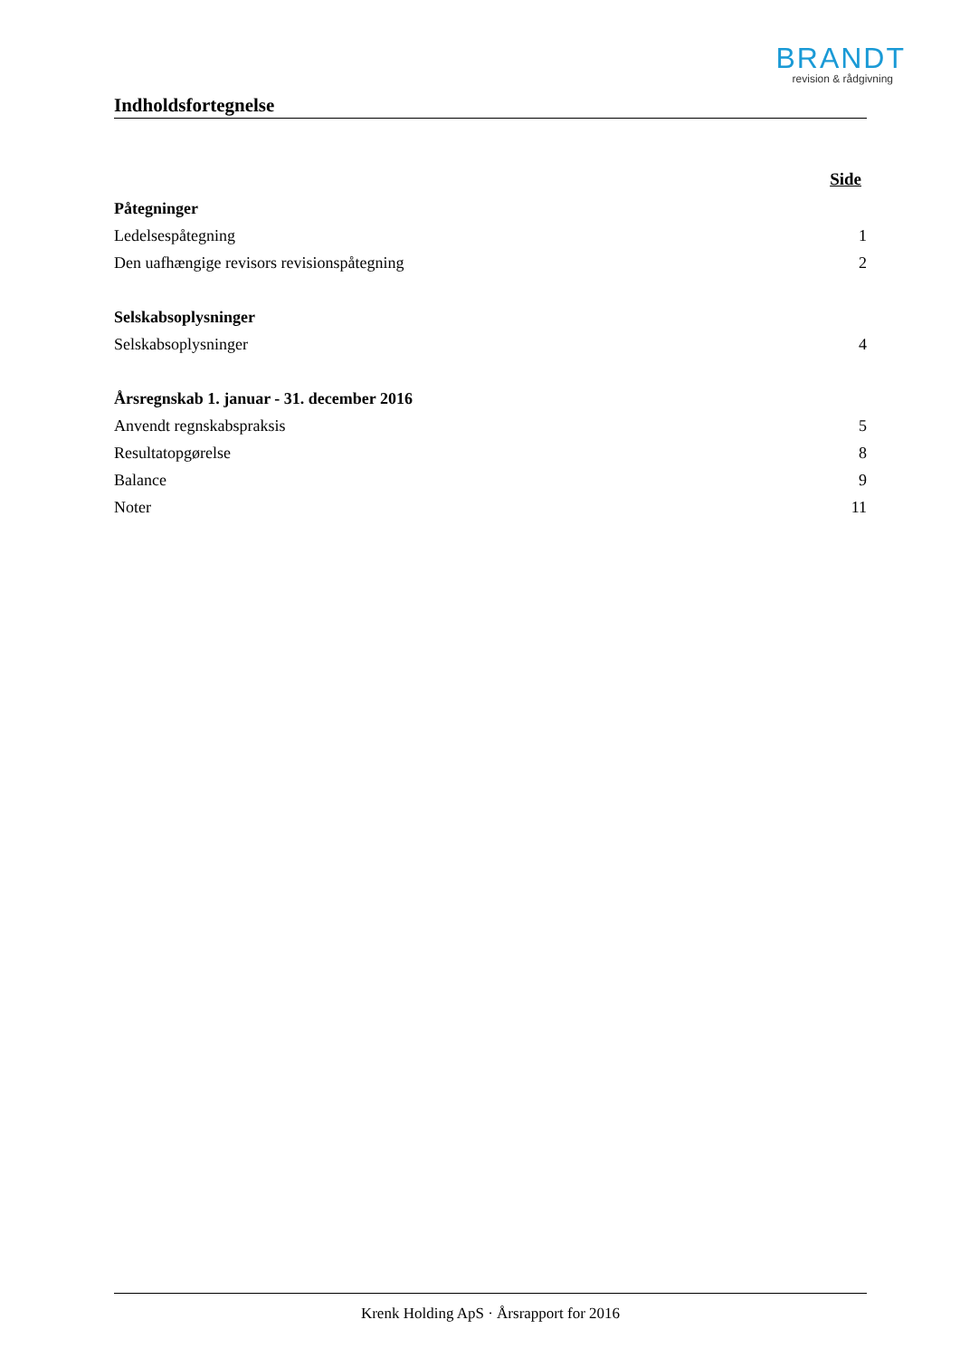BRANDT
revision & rådgivning
Indholdsfortegnelse
Side
Påtegninger
Ledelsespåtegning 1
Den uafhængige revisors revisionspåtegning 2
Selskabsoplysninger
Selskabsoplysninger 4
Årsregnskab 1. januar - 31. december 2016
Anvendt regnskabspraksis 5
Resultatopgørelse 8
Balance 9
Noter 11
Krenk Holding ApS · Årsrapport for 2016